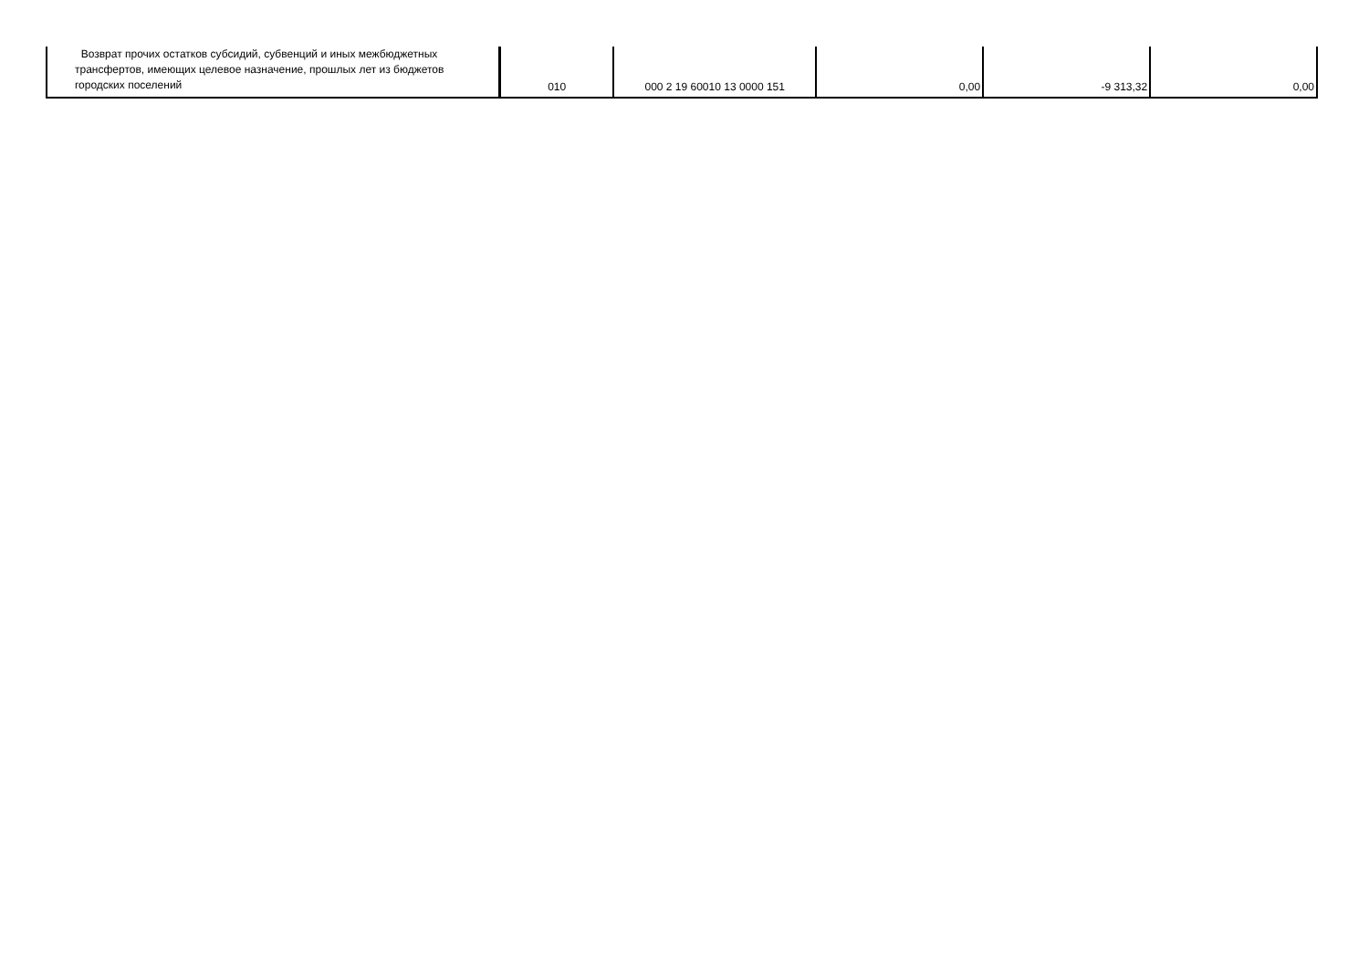| Возврат прочих остатков субсидий, субвенций и иных межбюджетных трансфертов, имеющих целевое назначение, прошлых лет из бюджетов городских поселений | 010 | 000 2 19 60010 13 0000 151 | 0,00 | -9 313,32 | 0,00 |